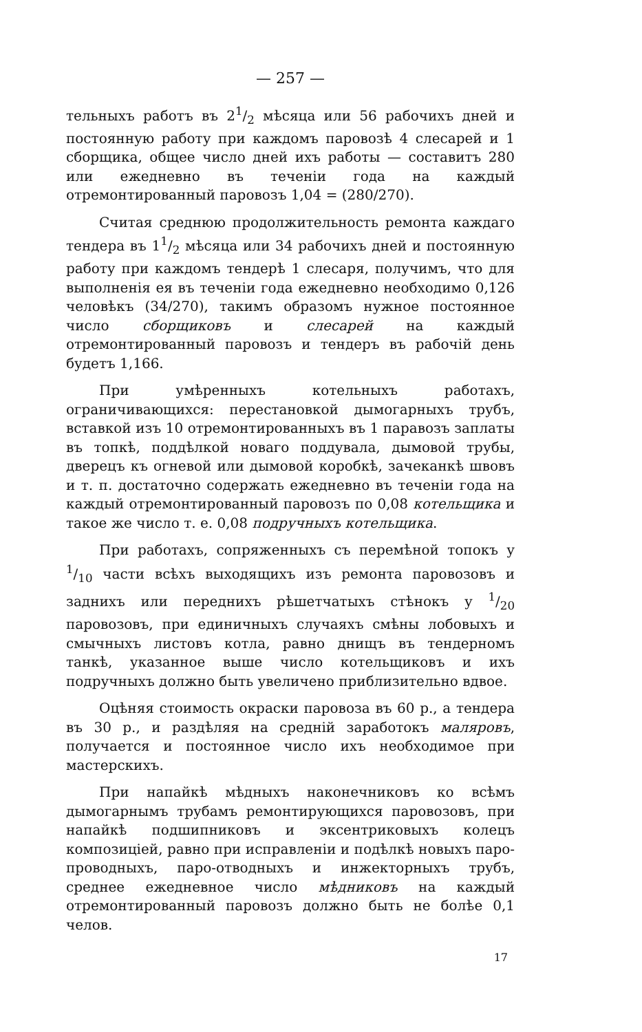— 257 —
тельныхъ работъ въ 21/2 мѣсяца или 56 рабочихъ дней и постоянную работу при каждомъ паровозѣ 4 слесарей и 1 сборщика, общее число дней ихъ работы — составитъ 280 или ежедневно въ теченіи года на каждый отремонтированный паровозъ 1,04 = (280/270).
Считая среднюю продолжительность ремонта каждаго тендера въ 11/2 мѣсяца или 34 рабочихъ дней и постоянную работу при каждомъ тендерѣ 1 слесаря, получимъ, что для выполненія ея въ теченіи года ежедневно необходимо 0,126 человѣкъ (34/270), такимъ образомъ нужное постоянное число сборщиковъ и слесарей на каждый отремонтированный паровозъ и тендеръ въ рабочій день будетъ 1,166.
При умѣренныхъ котельныхъ работахъ, ограничивающихся: перестановкой дымогарныхъ трубъ, вставкой изъ 10 отремонтированныхъ въ 1 паравозъ заплаты въ топкѣ, поддѣлкой новаго поддувала, дымовой трубы, дверецъ къ огневой или дымовой коробкѣ, зачеканкѣ швовъ и т. п. достаточно содержать ежедневно въ теченіи года на каждый отремонтированный паровозъ по 0,08 котельщика и такое же число т. е. 0,08 подручныхъ котельщика.
При работахъ, сопряженныхъ съ перемѣной топокъ у 1/10 части всѣхъ выходящихъ изъ ремонта паровозовъ и заднихъ или переднихъ рѣшетчатыхъ стѣнокъ у 1/20 паровозовъ, при единичныхъ случаяхъ смѣны лобовыхъ и смычныхъ листовъ котла, равно днищъ въ тендерномъ танкѣ, указанное выше число котельщиковъ и ихъ подручныхъ должно быть увеличено приблизительно вдвое.
Оцѣняя стоимость окраски паровоза въ 60 р., а тендера въ 30 р., и раздѣляя на среднiй заработокъ маляровъ, получается и постоянное число ихъ необходимое при мастерскихъ.
При напайкѣ мѣдныхъ наконечниковъ ко всѣмъ дымогарнымъ трубамъ ремонтирующихся паровозовъ, при напайкѣ подшипниковъ и эксентриковыхъ колецъ композицiей, равно при исправленіи и подѣлкѣ новыхъ паро-проводныхъ, паро-отводныхъ и инжекторныхъ трубъ, среднее ежедневное число мѣдниковъ на каждый отремонтированный паровозъ должно быть не болѣе 0,1 челов.
17